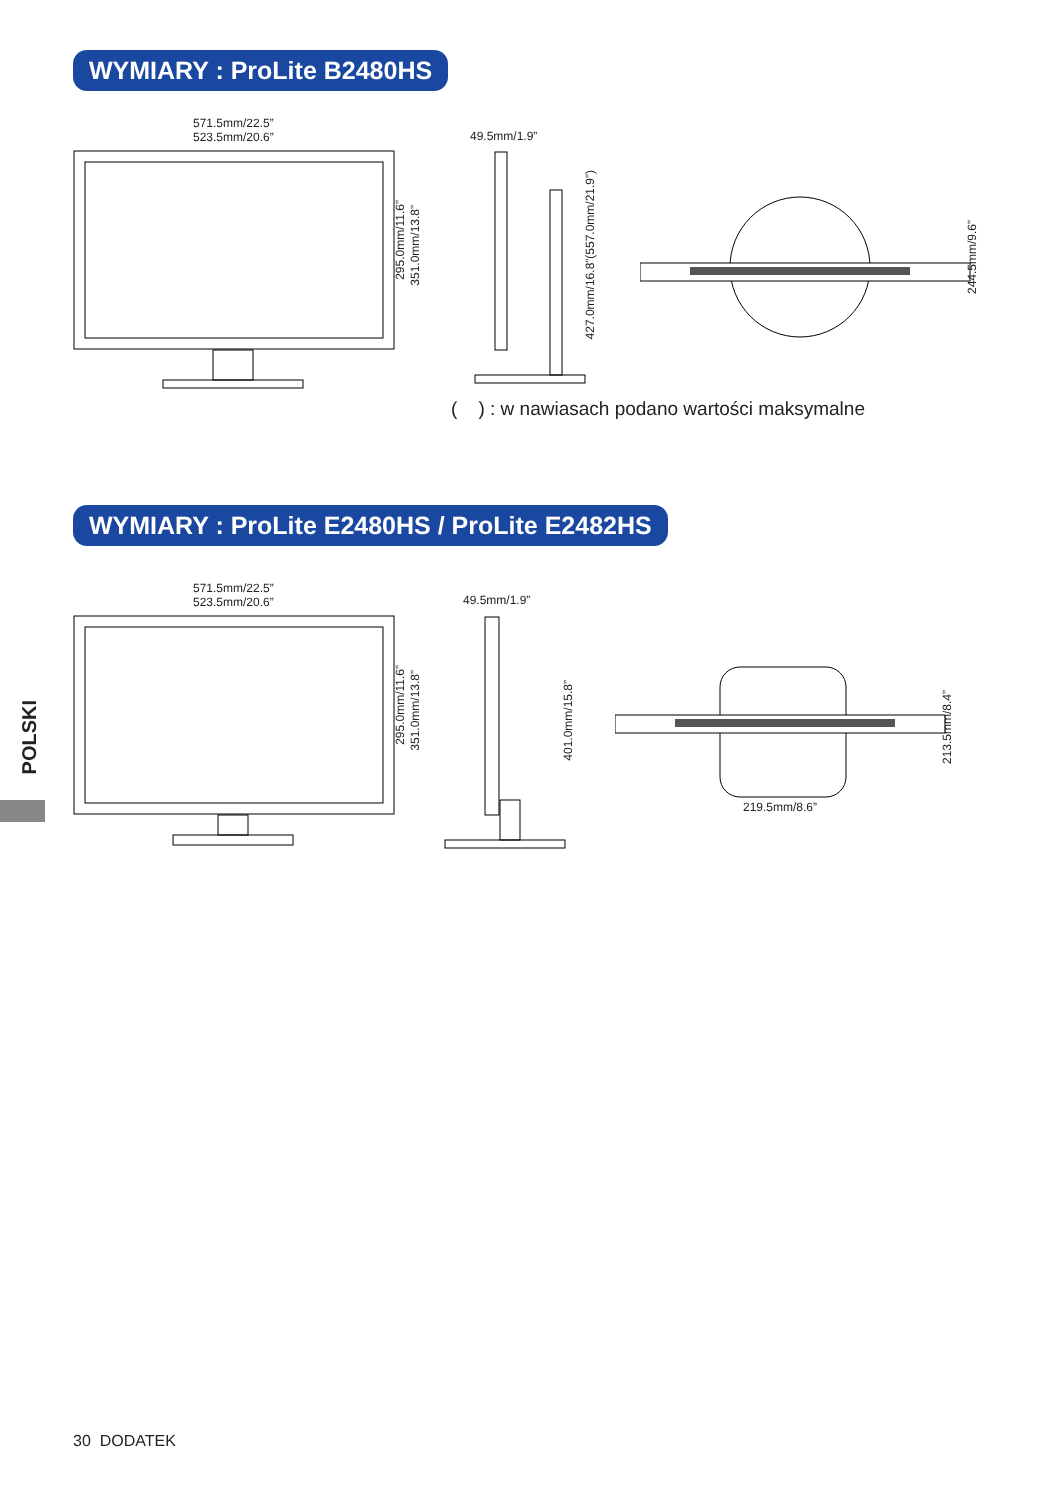WYMIARY : ProLite B2480HS
571.5mm/22.5”
523.5mm/20.6”
295.0mm/11.6”
351.0mm/13.8”
49.5mm/1.9”
427.0mm/16.8”(557.0mm/21.9”)
244.5mm/9.6”
( ) : w nawiasach podano wartości maksymalne
WYMIARY : ProLite E2480HS / ProLite E2482HS
571.5mm/22.5”
523.5mm/20.6”
295.0mm/11.6”
351.0mm/13.8”
49.5mm/1.9”
401.0mm/15.8”
213.5mm/8.4”
219.5mm/8.6”
POLSKI
30 DODATEK